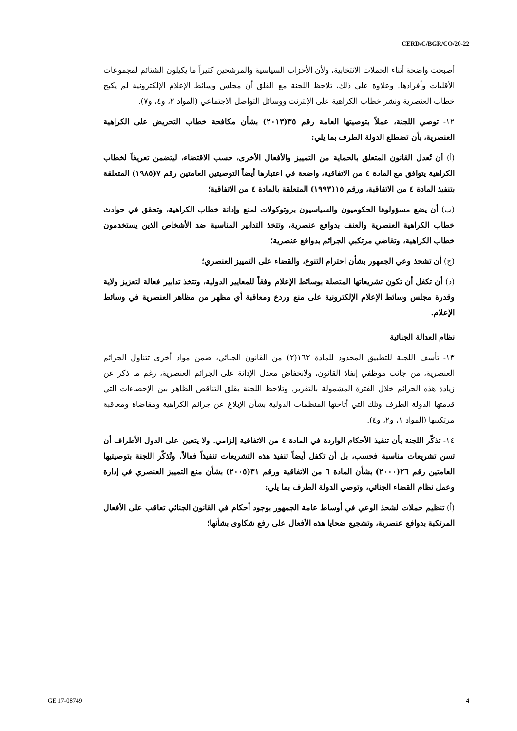CERD/C/BGR/CO/20-22
أصبحت واضحة أثناء الحملات الانتخابية، ولأن الأحزاب السياسية والمرشحين كثيراً ما يكيلون الشتائم لمجموعات الأقليات وأفرادها. وعلاوة على ذلك، تلاحظ اللجنة مع القلق أن مجلس وسائط الإعلام الإلكترونية لم يكبح خطاب العنصرية ونشر خطاب الكراهية على الإنترنت ووسائل التواصل الاجتماعي (المواد ٢، و٤، و٧).
١٢- توصي اللجنة، عملاً بتوصيتها العامة رقم ٣٥(٢٠١٣) بشأن مكافحة خطاب التحريض على الكراهية العنصرية، بأن تضطلع الدولة الطرف بما يلي:
(أ) أن تُعدل القانون المتعلق بالحماية من التمييز والأفعال الأخرى، حسب الاقتضاء، ليتضمن تعريفاً لخطاب الكراهية يتوافق مع المادة ٤ من الاتفاقية، واضعة في اعتبارها أيضاً التوصيتين العامتين رقم ٧(١٩٨٥) المتعلقة بتنفيذ المادة ٤ من الاتفاقية، ورقم ١٥(١٩٩٣) المتعلقة بالمادة ٤ من الاتفاقية؛
(ب) أن يضع مسؤولوها الحكوميون والسياسيون بروتوكولات لمنع وإدانة خطاب الكراهية، وتحقق في حوادث خطاب الكراهية العنصرية والعنف بدوافع عنصرية، وتتخذ التدابير المناسبة ضد الأشخاص الذين يستخدمون خطاب الكراهية، وتقاضي مرتكبي الجرائم بدوافع عنصرية؛
(ج) أن تشحذ وعي الجمهور بشأن احترام التنوع، والقضاء على التمييز العنصري؛
(د) أن تكفل أن تكون تشريعاتها المتصلة بوسائط الإعلام وفقاً للمعايير الدولية، وتتخذ تدابير فعالة لتعزيز ولاية وقدرة مجلس وسائط الإعلام الإلكترونية على منع وردع ومعاقبة أي مظهر من مظاهر العنصرية في وسائط الإعلام.
نظام العدالة الجنائية
١٣- تأسف اللجنة للتطبيق المحدود للمادة ١٦٢(٢) من القانون الجنائي، ضمن مواد أخرى تتناول الجرائم العنصرية، من جانب موظفي إنفاذ القانون، ولانخفاض معدل الإدانة على الجرائم العنصرية، رغم ما ذكر عن زيادة هذه الجرائم خلال الفترة المشمولة بالتقرير. وتلاحظ اللجنة بقلق التناقض الظاهر بين الإحصاءات التي قدمتها الدولة الطرف وتلك التي أتاحتها المنظمات الدولية بشأن الإبلاغ عن جرائم الكراهية ومقاضاة ومعاقبة مرتكبيها (المواد ١، و٢، و٤).
١٤- تذكّر اللجنة بأن تنفيذ الأحكام الواردة في المادة ٤ من الاتفاقية إلزامي. ولا يتعين على الدول الأطراف أن تسن تشريعات مناسبة فحسب، بل أن تكفل أيضاً تنفيذ هذه التشريعات تنفيذاً فعالاً. وتُذكّر اللجنة بتوصيتيها العامتين رقم ٢٦(٢٠٠٠) بشأن المادة ٦ من الاتفاقية ورقم ٣١(٢٠٠٥) بشأن منع التمييز العنصري في إدارة وعمل نظام القضاء الجنائي، وتوصي الدولة الطرف بما يلي:
(أ) تنظيم حملات لشحذ الوعي في أوساط عامة الجمهور بوجود أحكام في القانون الجنائي تعاقب على الأفعال المرتكبة بدوافع عنصرية، وتشجيع ضحايا هذه الأفعال على رفع شكاوى بشأنها؛
GE.17-08749 4